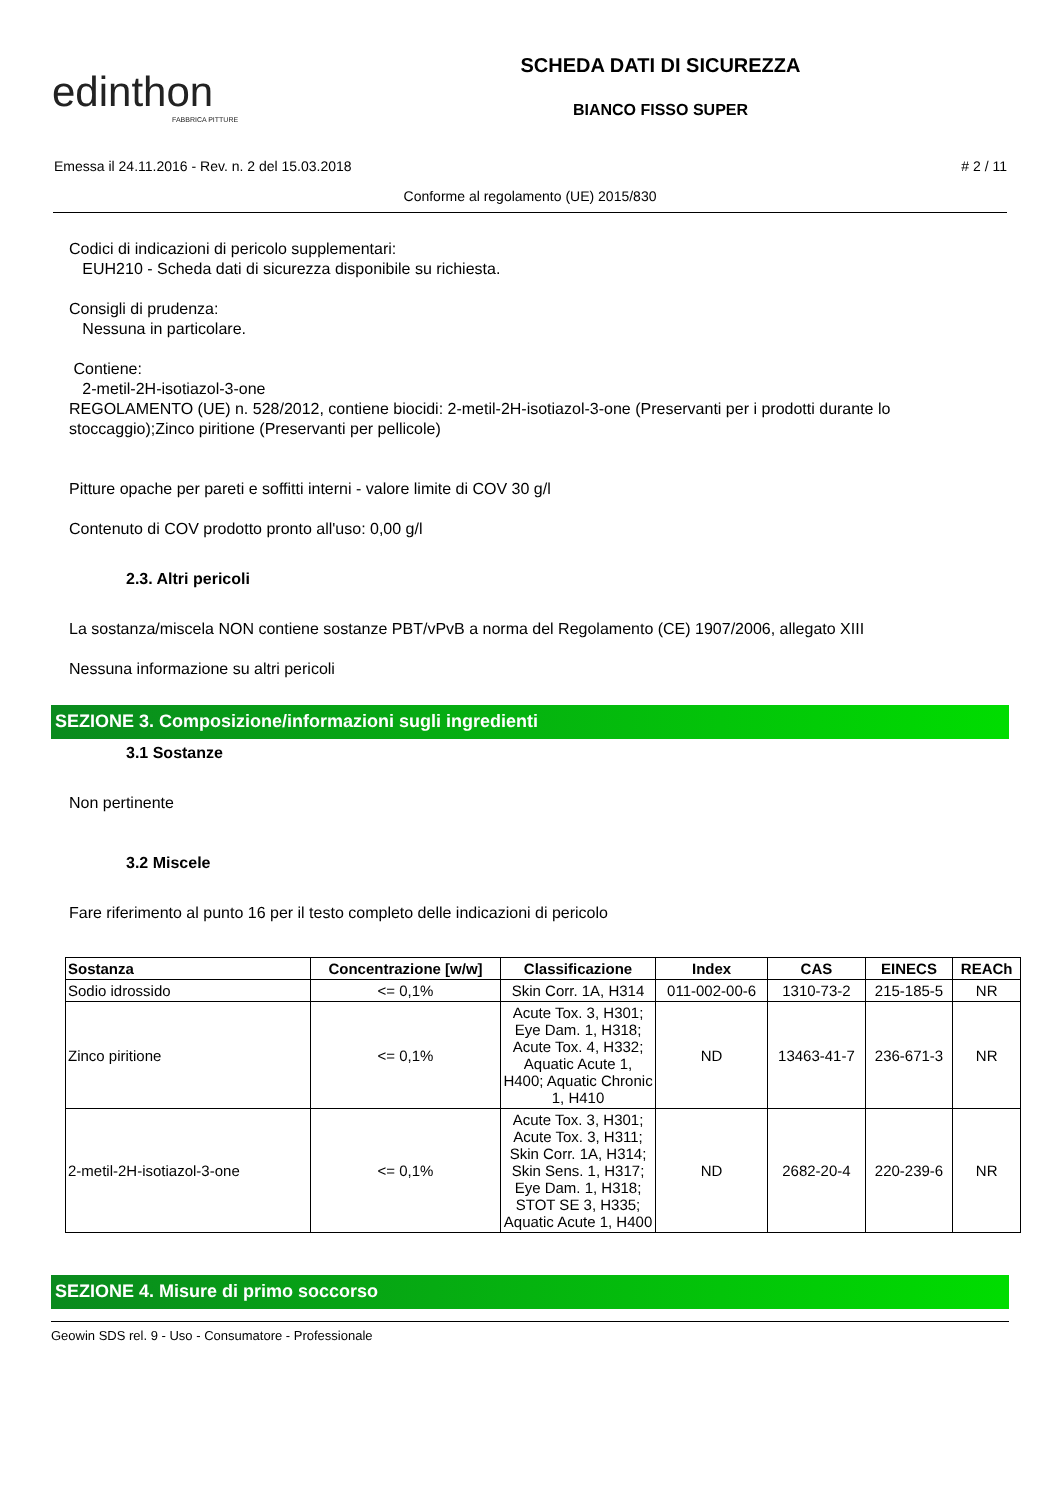edinthon
FABBRICA PITTURE
SCHEDA DATI DI SICUREZZA
BIANCO FISSO SUPER
Emessa il 24.11.2016 - Rev. n. 2 del 15.03.2018 # 2 / 11
Conforme al regolamento (UE) 2015/830
Codici di indicazioni di pericolo supplementari:
EUH210 - Scheda dati di sicurezza disponibile su richiesta.
Consigli di prudenza:
Nessuna in particolare.
Contiene:
2-metil-2H-isotiazol-3-one
REGOLAMENTO (UE) n. 528/2012, contiene biocidi: 2-metil-2H-isotiazol-3-one (Preservanti per i prodotti durante lo stoccaggio);Zinco piritione (Preservanti per pellicole)
Pitture opache per pareti e soffitti interni - valore limite di COV 30 g/l
Contenuto di COV prodotto pronto all'uso: 0,00 g/l
2.3. Altri pericoli
La sostanza/miscela NON contiene sostanze PBT/vPvB a norma del Regolamento (CE) 1907/2006, allegato XIII
Nessuna informazione su altri pericoli
SEZIONE 3. Composizione/informazioni sugli ingredienti
3.1 Sostanze
Non pertinente
3.2 Miscele
Fare riferimento al punto 16 per il testo completo delle indicazioni di pericolo
| Sostanza | Concentrazione [w/w] | Classificazione | Index | CAS | EINECS | REACh |
| --- | --- | --- | --- | --- | --- | --- |
| Sodio idrossido | <= 0,1% | Skin Corr. 1A, H314 | 011-002-00-6 | 1310-73-2 | 215-185-5 | NR |
| Zinco piritione | <= 0,1% | Acute Tox. 3, H301; Eye Dam. 1, H318; Acute Tox. 4, H332; Aquatic Acute 1, H400; Aquatic Chronic 1, H410 | ND | 13463-41-7 | 236-671-3 | NR |
| 2-metil-2H-isotiazol-3-one | <= 0,1% | Acute Tox. 3, H301; Acute Tox. 3, H311; Skin Corr. 1A, H314; Skin Sens. 1, H317; Eye Dam. 1, H318; STOT SE 3, H335; Aquatic Acute 1, H400 | ND | 2682-20-4 | 220-239-6 | NR |
SEZIONE 4. Misure di primo soccorso
Geowin SDS rel. 9 - Uso - Consumatore - Professionale